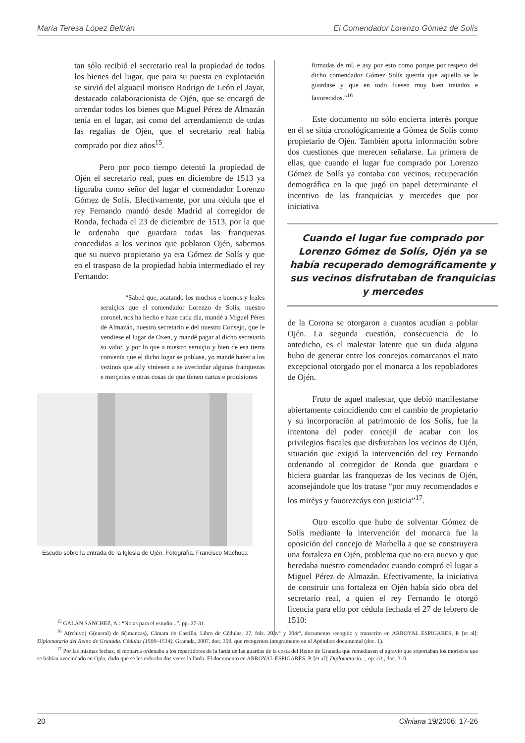María Teresa López Beltrán El Comendador Lorenzo Gómez de Solís
tan sólo recibió el secretario real la propiedad de todos los bienes del lugar, que para su puesta en explotación se sirvió del alguacil morisco Rodrigo de León el Jayar, destacado colaboracionista de Ojén, que se encargó de arrendar todos los bienes que Miguel Pérez de Almazán tenía en el lugar, así como del arrendamiento de todas las regalías de Ojén, que el secretario real había comprado por diez años<sup>15</sup>.
Pero por poco tiempo detentó la propiedad de Ojén el secretario real, pues en diciembre de 1513 ya figuraba como señor del lugar el comendador Lorenzo Gómez de Solís. Efectivamente, por una cédula que el rey Fernando mandó desde Madrid al corregidor de Ronda, fechada el 23 de diciembre de 1513, por la que le ordenaba que guardara todas las franquezas concedidas a los vecinos que poblaron Ojén, sabemos que su nuevo propietario ya era Gómez de Solís y que en el traspaso de la propiedad había intermediado el rey Fernando:
“Sabed que, acatando los muchos e buenos y leales seruiçios que el comendador Lorenzo de Solís, nuestro coronel, nos ha hecho e haze cada día, mandé a Miguel Péres de Almazán, nuestro secretario e del nuestro Consejo, que le vendiese el lugar de Oxen, y mandé pagar al dicho secretario su valor, y por lo que a nuestro seruiçio y bien de esa tierra convenía que el dicho logar se poblase, yo mandé hazer a los vezinos que ally viniesen a se avecindar algunas franquezas e merçedes e otras cosas de que tienen cartas e prouisiones
Escudo sobre la entrada de la Iglesia de Ojén. Fotografía: Francisco Machuca
firmadas de mí, e asy por esto como porque por respeto del dicho comendador Gómez Solís querría que aquello se le guardase y que en todo fuesen muy bien tratados e favorecidos.”<sup>16</sup>
Este documento no sólo encierra interés porque en él se sitúa cronológicamente a Gómez de Solís como propietario de Ojén. También aporta información sobre dos cuestiones que merecen señalarse. La primera de ellas, que cuando el lugar fue comprado por Lorenzo Gómez de Solís ya contaba con vecinos, recuperación demográfica en la que jugó un papel determinante el incentivo de las franquicias y mercedes que por iniciativa
Cuando el lugar fue comprado por Lorenzo Gómez de Solís, Ojén ya se había recuperado demográficamente y sus vecinos disfrutaban de franquicias y mercedes
de la Corona se otorgaron a cuantos acudían a poblar Ojén. La segunda cuestión, consecuencia de lo antedicho, es el malestar latente que sin duda alguna hubo de generar entre los concejos comarcanos el trato excepcional otorgado por el monarca a los repobladores de Ojén.
Fruto de aquel malestar, que debió manifestarse abiertamente coincidiendo con el cambio de propietario y su incorporación al patrimonio de los Solís, fue la intentona del poder concejil de acabar con los privilegios fiscales que disfrutaban los vecinos de Ojén, situación que exigió la intervención del rey Fernando ordenando al corregidor de Ronda que guardara e hiciera guardar las franquezas de los vecinos de Ojén, aconsejándole que los tratase “por muy recomendados e los miréys y fauorezcáys con justicia”<sup>17</sup>.
Otro escollo que hubo de solventar Gómez de Solís mediante la intervención del monarca fue la oposición del concejo de Marbella a que se construyera una fortaleza en Ojén, problema que no era nuevo y que heredaba nuestro comendador cuando compró el lugar a Miguel Pérez de Almazán. Efectivamente, la iniciativa de construir una fortaleza en Ojén había sido obra del secretario real, a quien el rey Fernando le otorgó licencia para ello por cédula fechada el 27 de febrero de 1510:
<sup>15</sup> GALÁN SÁNCHEZ, A.: “Notas para el estudio...”, pp. 27-31.
<sup>16</sup> A(rchivo) G(eneral) de S(imancas), Cámara de Castilla, Libro de Cédulas, 27, fols. 203vº y 204rº, documento recogido y transcrito en ARROYAL ESPIGARES, P. [et al]: Diplomatario del Reino de Granada. Cédulas (1509–1514), Granada, 2007, doc. 309, que recogemos íntegramente en el Apéndice documental (doc. 1).
<sup>17</sup> Por las mismas fechas, el monarca ordenaba a los repartidores de la farda de las guardas de la costa del Reino de Granada que remediasen el agravio que soportaban los moriscos que se habían avecindado en Ojén, dado que se les cobraba dos veces la farda. El documento en ARROYAL ESPIGARES, P. [et al]: Diplomatario..., op. cit., doc. 310.
20 Cilniana 19/2006: 17-26